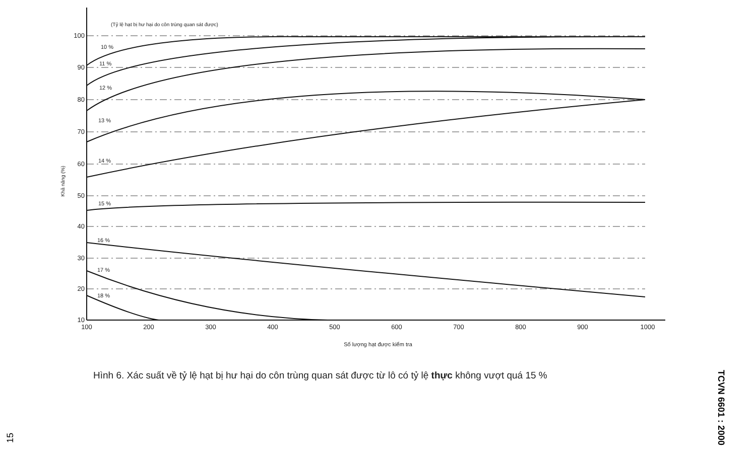(Tỷ lệ hạt bị hư hại do côn trùng quan sát được)
10 %
11 %
12 %
13 %
14 %
15 %
16 %
17 %
18 %
100
90
80
70
60
50
40
30
20
10
100
200
300
400
500
600
700
800
900
1000
Số lượng hạt được kiểm tra
Khả năng (%)
Hình 6. Xác suất về tỷ lệ hạt bị hư hại do côn trùng quan sát được từ lô có tỷ lệ thực không vượt quá 15 %
TCVN 6601 : 2000
15